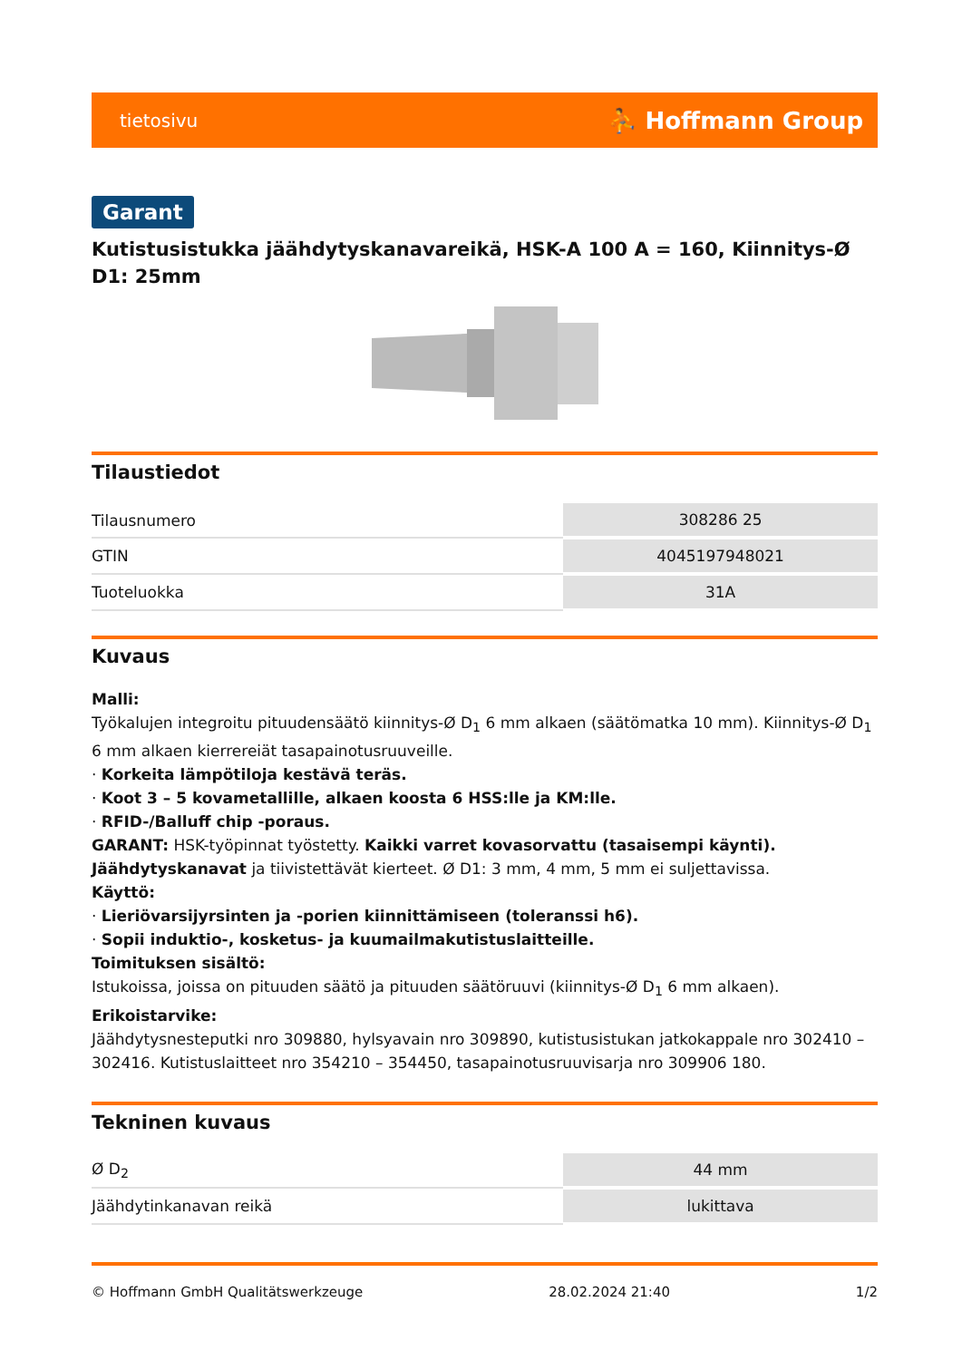tietosivu ⛹ Hoffmann Group
Garant
Kutistusistukka jäähdytyskanavareikä, HSK-A 100 A = 160, Kiinnitys-Ø D1: 25mm
Tilaustiedot
| Tilausnumero | 308286 25 |
| GTIN | 4045197948021 |
| Tuoteluokka | 31A |
Kuvaus
Malli:
Työkalujen integroitu pituudensäätö kiinnitys-Ø D<sub>1</sub> 6 mm alkaen (säätömatka 10 mm). Kiinnitys-Ø D<sub>1</sub> 6 mm alkaen kierrereiät tasapainotusruuveille.
· Korkeita lämpötiloja kestävä teräs.
· Koot 3 – 5 kovametallille, alkaen koosta 6 HSS:lle ja KM:lle.
· RFID-/Balluff chip -poraus.
GARANT: HSK-työpinnat työstetty. Kaikki varret kovasorvattu (tasaisempi käynti). Jäähdytyskanavat ja tiivistettävät kierteet. Ø D1: 3 mm, 4 mm, 5 mm ei suljettavissa.
Käyttö:
· Lieriövarsijyrsinten ja -porien kiinnittämiseen (toleranssi h6).
· Sopii induktio-, kosketus- ja kuumailmakutistuslaitteille.
Toimituksen sisältö:
Istukoissa, joissa on pituuden säätö ja pituuden säätöruuvi (kiinnitys-Ø D<sub>1</sub> 6 mm alkaen).
Erikoistarvike:
Jäähdytysnesteputki nro 309880, hylsyavain nro 309890, kutistusistukan jatkokappale nro 302410 – 302416. Kutistuslaitteet nro 354210 – 354450, tasapainotusruuvisarja nro 309906 180.
Tekninen kuvaus
| Ø D<sub>2</sub> | 44 mm |
| Jäähdytinkanavan reikä | lukittava |
© Hoffmann GmbH Qualitätswerkzeuge 28.02.2024 21:40 1/2